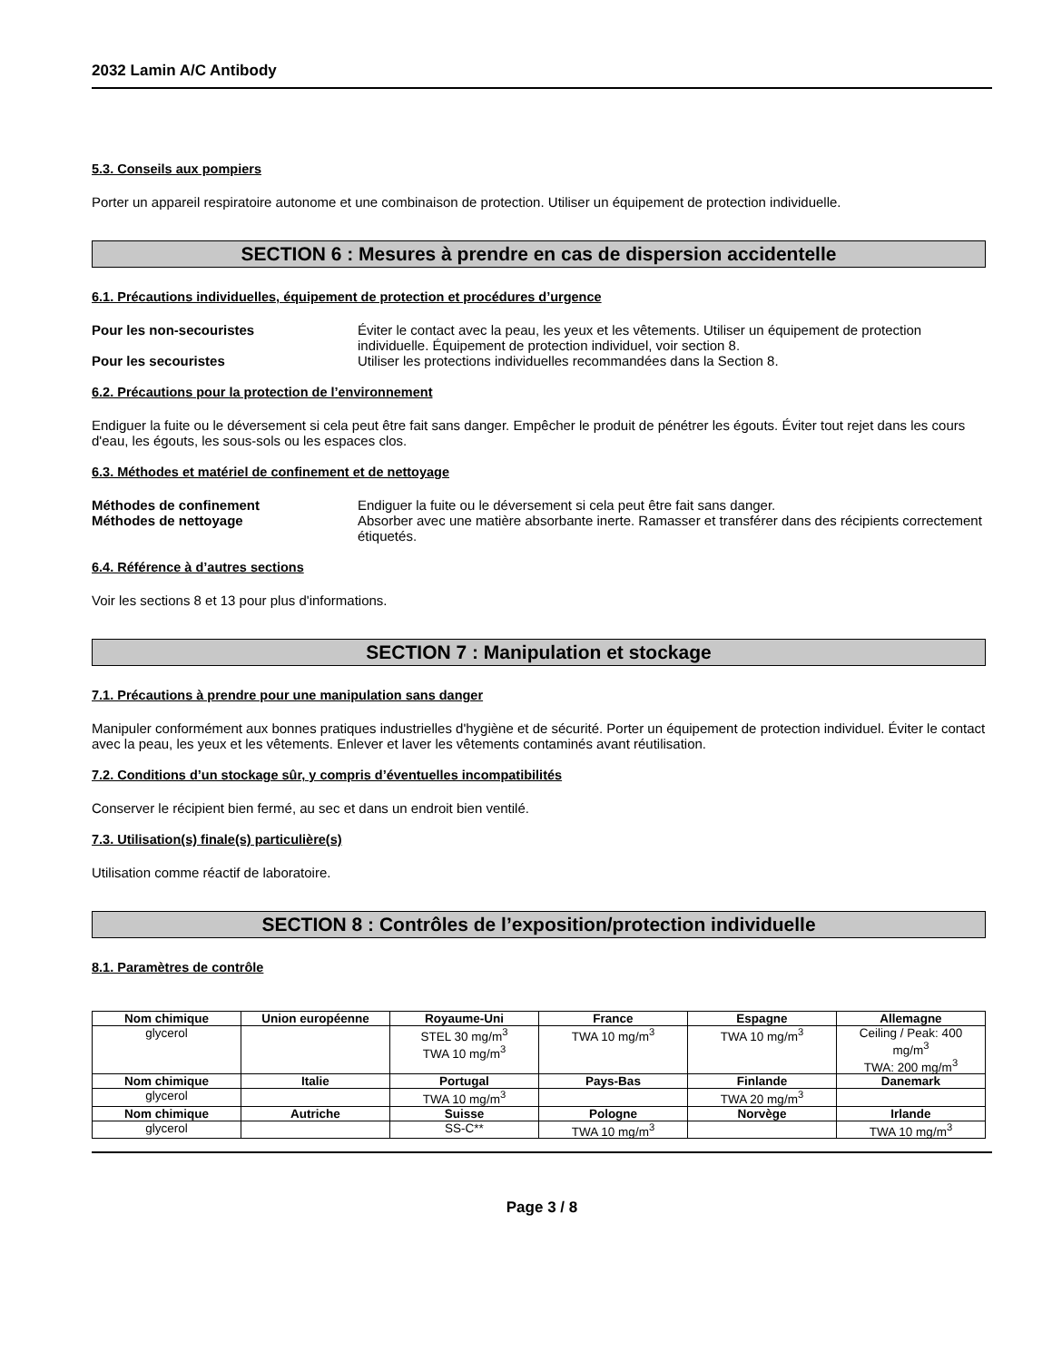2032 Lamin A/C Antibody
5.3. Conseils aux pompiers
Porter un appareil respiratoire autonome et une combinaison de protection. Utiliser un équipement de protection individuelle.
SECTION 6 : Mesures à prendre en cas de dispersion accidentelle
6.1. Précautions individuelles, équipement de protection et procédures d’urgence
Pour les non-secouristes Éviter le contact avec la peau, les yeux et les vêtements. Utiliser un équipement de protection individuelle. Équipement de protection individuel, voir section 8.
Pour les secouristes Utiliser les protections individuelles recommandées dans la Section 8.
6.2. Précautions pour la protection de l’environnement
Endiguer la fuite ou le déversement si cela peut être fait sans danger. Empêcher le produit de pénétrer les égouts. Éviter tout rejet dans les cours d'eau, les égouts, les sous-sols ou les espaces clos.
6.3. Méthodes et matériel de confinement et de nettoyage
Méthodes de confinement Endiguer la fuite ou le déversement si cela peut être fait sans danger.
Méthodes de nettoyage Absorber avec une matière absorbante inerte. Ramasser et transférer dans des récipients correctement étiquetés.
6.4. Référence à d’autres sections
Voir les sections 8 et 13 pour plus d'informations.
SECTION 7 : Manipulation et stockage
7.1. Précautions à prendre pour une manipulation sans danger
Manipuler conformément aux bonnes pratiques industrielles d'hygiène et de sécurité. Porter un équipement de protection individuel. Éviter le contact avec la peau, les yeux et les vêtements. Enlever et laver les vêtements contaminés avant réutilisation.
7.2. Conditions d’un stockage sûr, y compris d’éventuelles incompatibilités
Conserver le récipient bien fermé, au sec et dans un endroit bien ventilé.
7.3. Utilisation(s) finale(s) particulière(s)
Utilisation comme réactif de laboratoire.
SECTION 8 : Contrôles de l’exposition/protection individuelle
8.1. Paramètres de contrôle
| Nom chimique | Union européenne | Royaume-Uni | France | Espagne | Allemagne |
| --- | --- | --- | --- | --- | --- |
| glycerol | | STEL 30 mg/m<sup>3</sup> TWA 10 mg/m<sup>3</sup> | TWA 10 mg/m<sup>3</sup> | TWA 10 mg/m<sup>3</sup> | Ceiling / Peak: 400 mg/m<sup>3</sup> TWA: 200 mg/m<sup>3</sup> |
| Nom chimique | Italie | Portugal | Pays-Bas | Finlande | Danemark |
| glycerol | | TWA 10 mg/m<sup>3</sup> | | TWA 20 mg/m<sup>3</sup> | |
| Nom chimique | Autriche | Suisse | Pologne | Norvège | Irlande |
| glycerol | | SS-C** | TWA 10 mg/m<sup>3</sup> | | TWA 10 mg/m<sup>3</sup> |
Page 3 / 8